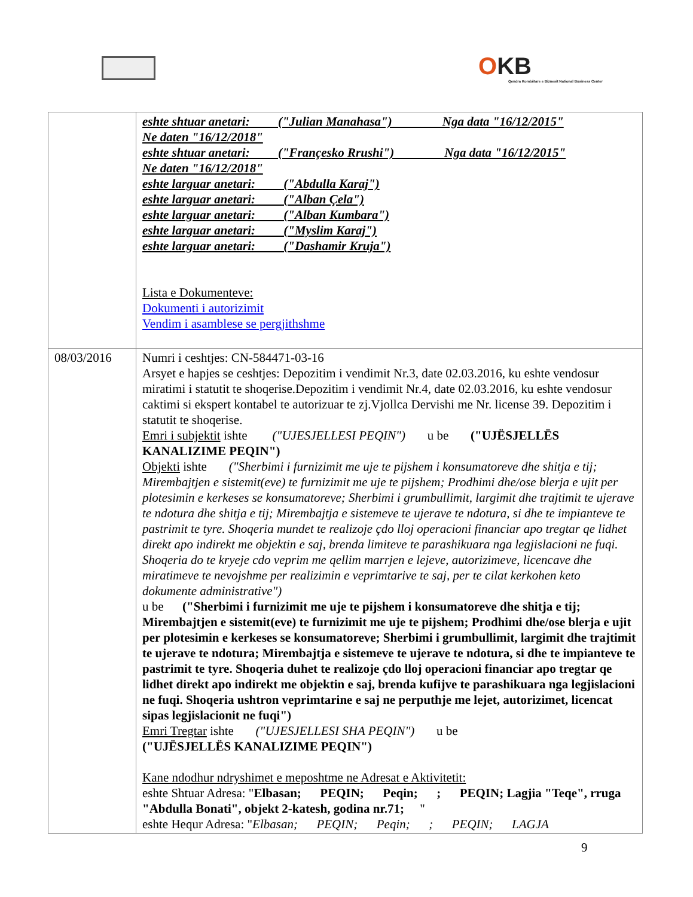OKB
Qendra Kombëtare e Biznesit National Business Center
| | eshte shtuar anetari: ("Julian Manahasa") Nga data "16/12/2015" Ne daten "16/12/2018" eshte shtuar anetari: ("Françesko Rrushi") Nga data "16/12/2015" Ne daten "16/12/2018" eshte larguar anetari: ("Abdulla Karaj") eshte larguar anetari: ("Alban Çela") eshte larguar anetari: ("Alban Kumbara") eshte larguar anetari: ("Myslim Karaj") eshte larguar anetari: ("Dashamir Kruja") Lista e Dokumenteve: Dokumenti i autorizimit Vendim i asamblese se pergjithshme |
| 08/03/2016 | Numri i ceshtjes: CN-584471-03-16 Arsyet e hapjes se ceshtjes: Depozitim i vendimit Nr.3, date 02.03.2016, ku eshte vendosur miratimi i statutit te shoqerise.Depozitim i vendimit Nr.4, date 02.03.2016, ku eshte vendosur caktimi si ekspert kontabel te autorizuar te zj.Vjollca Dervishi me Nr. license 39. Depozitim i statutit te shoqerise. Emri i subjektit ishte ("UJESJELLESI PEQIN") u be ("UJËSJELLËS KANALIZIME PEQIN") Objekti ishte ("Sherbimi i furnizimit me uje te pijshem i konsumatoreve dhe shitja e tij; Mirembajtjen e sistemit(eve) te furnizimit me uje te pijshem; Prodhimi dhe/ose blerja e ujit per plotesimin e kerkeses se konsumatoreve; Sherbimi i grumbullimit, largimit dhe trajtimit te ujerave te ndotura dhe shitja e tij; Mirembajtja e sistemeve te ujerave te ndotura, si dhe te impianteve te pastrimit te tyre. Shoqeria mundet te realizoje çdo lloj operacioni financiar apo tregtar qe lidhet direkt apo indirekt me objektin e saj, brenda limiteve te parashikuara nga legjislacioni ne fuqi. Shoqeria do te kryeje cdo veprim me qellim marrjen e lejeve, autorizimeve, licencave dhe miratimeve te nevojshme per realizimin e veprimtarive te saj, per te cilat kerkohen keto dokumente administrative") u be ("Sherbimi i furnizimit me uje te pijshem i konsumatoreve dhe shitja e tij; Mirembajtjen e sistemit(eve) te furnizimit me uje te pijshem; Prodhimi dhe/ose blerja e ujit per plotesimin e kerkeses se konsumatoreve; Sherbimi i grumbullimit, largimit dhe trajtimit te ujerave te ndotura; Mirembajtja e sistemeve te ujerave te ndotura, si dhe te impianteve te pastrimit te tyre. Shoqeria duhet te realizoje çdo lloj operacioni financiar apo tregtar qe lidhet direkt apo indirekt me objektin e saj, brenda kufijve te parashikuara nga legjislacioni ne fuqi. Shoqeria ushtron veprimtarine e saj ne perputhje me lejet, autorizimet, licencat sipas legjislacionit ne fuqi") Emri Tregtar ishte ("UJESJELLESI SHA PEQIN") u be ("UJËSJELLËS KANALIZIME PEQIN") Kane ndodhur ndryshimet e meposhtme ne Adresat e Aktivitetit: eshte Shtuar Adresa: " Elbasan; PEQIN; Peqin; ; PEQIN; Lagjia "Teqe", rruga "Abdulla Bonati", objekt 2-katesh, godina nr.71; " eshte Hequr Adresa: " Elbasan; PEQIN; Peqin; ; PEQIN; LAGJA |
9